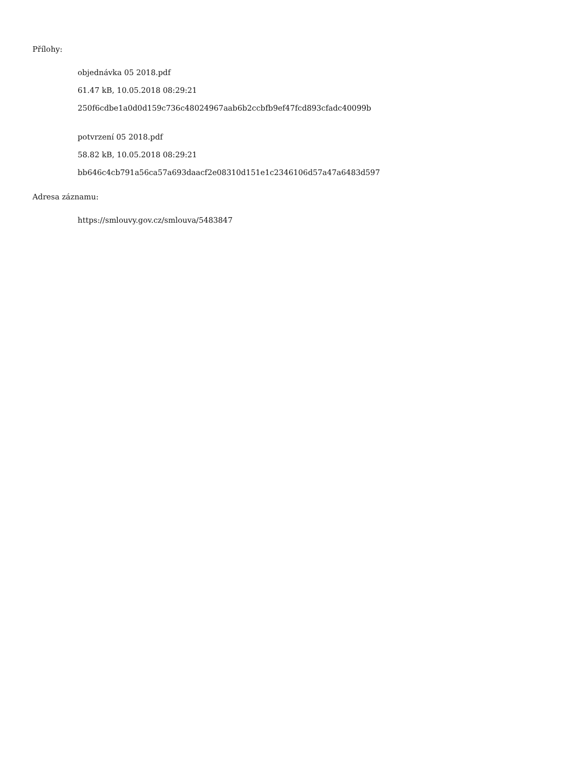Přílohy:
objednávka 05 2018.pdf
61.47 kB, 10.05.2018 08:29:21
250f6cdbe1a0d0d159c736c48024967aab6b2ccbfb9ef47fcd893cfadc40099b
potvrzení 05 2018.pdf
58.82 kB, 10.05.2018 08:29:21
bb646c4cb791a56ca57a693daacf2e08310d151e1c2346106d57a47a6483d597
Adresa záznamu:
https://smlouvy.gov.cz/smlouva/5483847